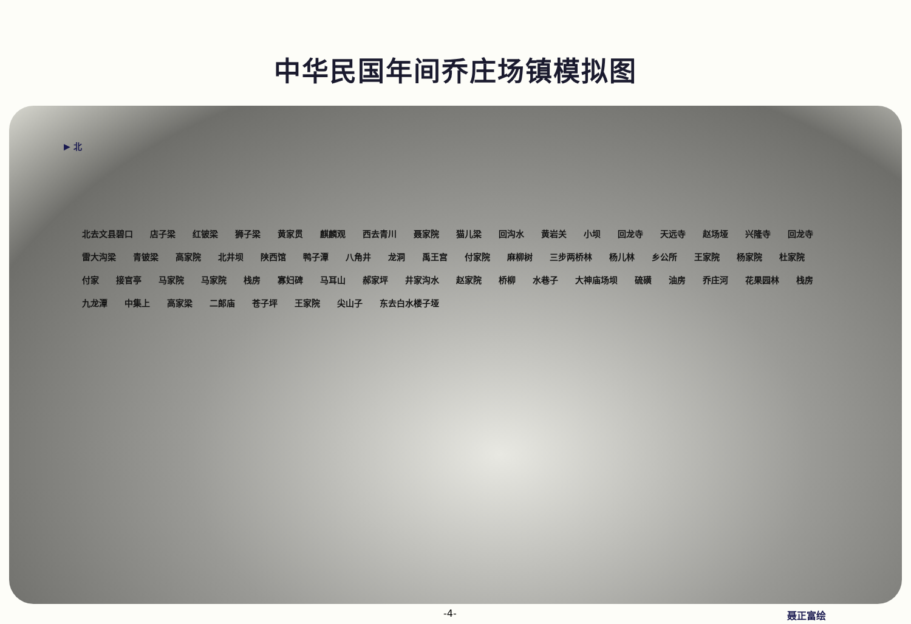中华民国年间乔庄场镇模拟图
▶ 北
北去文县碧口 店子梁 红铍梁 狮子梁 黄家贯 麒麟观 西去青川 聂家院 猫儿梁 回沟水 黄岩关 小坝 回龙寺 天远寺 赵场垭 兴隆寺 回龙寺 雷大沟梁 青铍梁 高家院 北井坝 陕西馆 鸭子潭 八角井 龙洞 禹王宫 付家院 麻柳树 三步两桥林 杨儿林 乡公所 王家院 杨家院 杜家院 付家 接官亭 马家院 马家院 栈房 寡妇碑 马耳山 郝家坪 井家沟水 赵家院 桥柳 水巷子 大神庙场坝 硫磺 油房 乔庄河 花果园林 栈房 九龙潭 中集上 高家梁 二郎庙 苍子坪 王家院 尖山子 东去白水楼子垭
-4- 聂正富绘